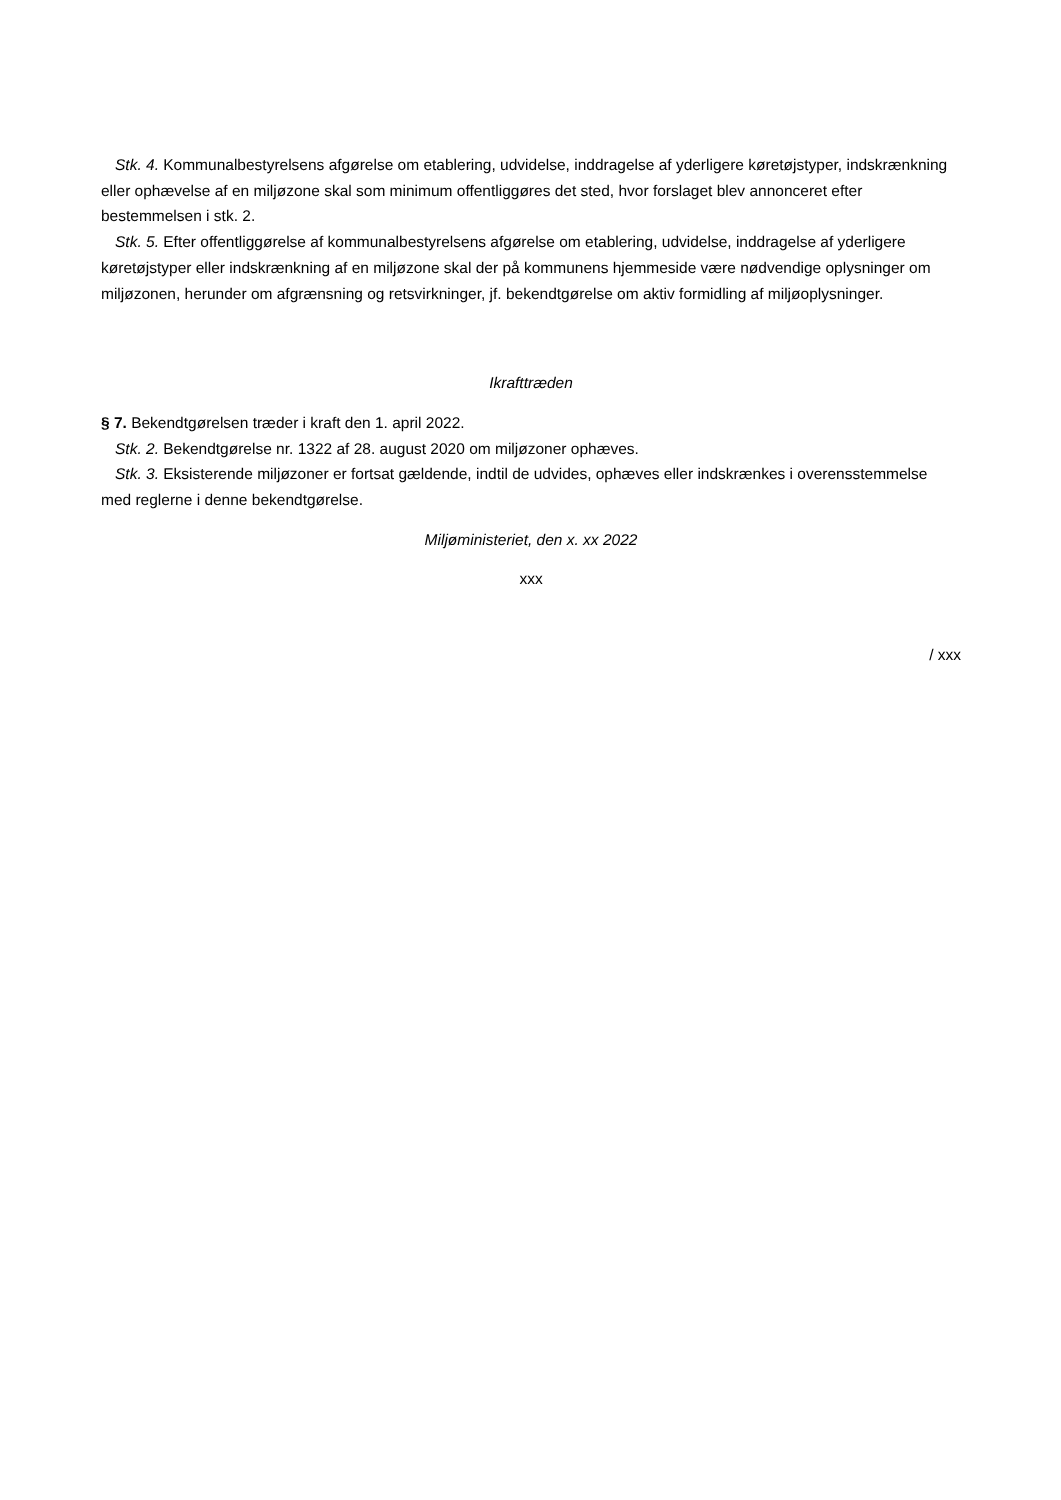Stk. 4. Kommunalbestyrelsens afgørelse om etablering, udvidelse, inddragelse af yderligere køretøjstyper, indskrænkning eller ophævelse af en miljøzone skal som minimum offentliggøres det sted, hvor forslaget blev annonceret efter bestemmelsen i stk. 2.
Stk. 5. Efter offentliggørelse af kommunalbestyrelsens afgørelse om etablering, udvidelse, inddragelse af yderligere køretøjstyper eller indskrænkning af en miljøzone skal der på kommunens hjemmeside være nødvendige oplysninger om miljøzonen, herunder om afgrænsning og retsvirkninger, jf. bekendtgørelse om aktiv formidling af miljøoplysninger.
Ikrafttræden
§ 7. Bekendtgørelsen træder i kraft den 1. april 2022.
Stk. 2. Bekendtgørelse nr. 1322 af 28. august 2020 om miljøzoner ophæves.
Stk. 3. Eksisterende miljøzoner er fortsat gældende, indtil de udvides, ophæves eller indskrænkes i overensstemmelse med reglerne i denne bekendtgørelse.
Miljøministeriet, den x. xx 2022
xxx
/ xxx